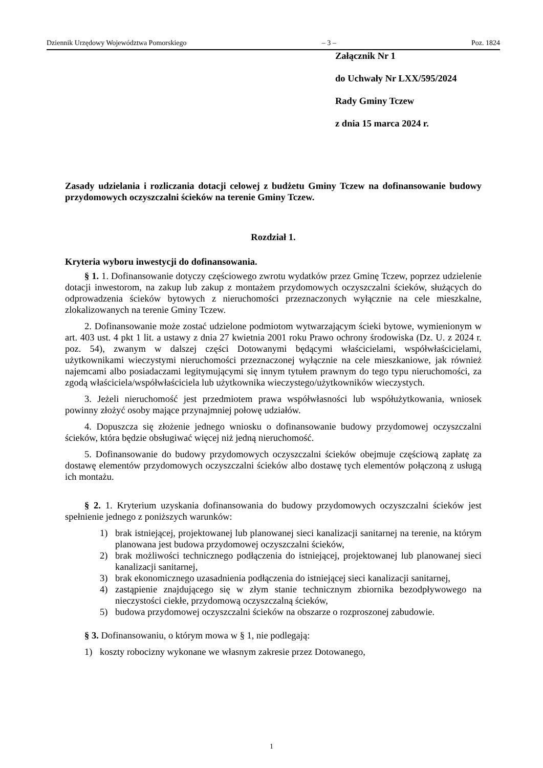Dziennik Urzędowy Województwa Pomorskiego – 3 – Poz. 1824
Załącznik Nr 1
do Uchwały Nr LXX/595/2024
Rady Gminy Tczew
z dnia 15 marca 2024 r.
Zasady udzielania i rozliczania dotacji celowej z budżetu Gminy Tczew na dofinansowanie budowy przydomowych oczyszczalni ścieków na terenie Gminy Tczew.
Rozdział 1.
Kryteria wyboru inwestycji do dofinansowania.
§ 1. 1. Dofinansowanie dotyczy częściowego zwrotu wydatków przez Gminę Tczew, poprzez udzielenie dotacji inwestorom, na zakup lub zakup z montażem przydomowych oczyszczalni ścieków, służących do odprowadzenia ścieków bytowych z nieruchomości przeznaczonych wyłącznie na cele mieszkalne, zlokalizowanych na terenie Gminy Tczew.
2. Dofinansowanie może zostać udzielone podmiotom wytwarzającym ścieki bytowe, wymienionym w art. 403 ust. 4 pkt 1 lit. a ustawy z dnia 27 kwietnia 2001 roku Prawo ochrony środowiska (Dz. U. z 2024 r. poz. 54), zwanym w dalszej części Dotowanymi będącymi właścicielami, współwłaścicielami, użytkownikami wieczystymi nieruchomości przeznaczonej wyłącznie na cele mieszkaniowe, jak również najemcami albo posiadaczami legitymującymi się innym tytułem prawnym do tego typu nieruchomości, za zgodą właściciela/współwłaściciela lub użytkownika wieczystego/użytkowników wieczystych.
3. Jeżeli nieruchomość jest przedmiotem prawa współwłasności lub współużytkowania, wniosek powinny złożyć osoby mające przynajmniej połowę udziałów.
4. Dopuszcza się złożenie jednego wniosku o dofinansowanie budowy przydomowej oczyszczalni ścieków, która będzie obsługiwać więcej niż jedną nieruchomość.
5. Dofinansowanie do budowy przydomowych oczyszczalni ścieków obejmuje częściową zapłatę za dostawę elementów przydomowych oczyszczalni ścieków albo dostawę tych elementów połączoną z usługą ich montażu.
§ 2. 1. Kryterium uzyskania dofinansowania do budowy przydomowych oczyszczalni ścieków jest spełnienie jednego z poniższych warunków:
1) brak istniejącej, projektowanej lub planowanej sieci kanalizacji sanitarnej na terenie, na którym planowana jest budowa przydomowej oczyszczalni ścieków,
2) brak możliwości technicznego podłączenia do istniejącej, projektowanej lub planowanej sieci kanalizacji sanitarnej,
3) brak ekonomicznego uzasadnienia podłączenia do istniejącej sieci kanalizacji sanitarnej,
4) zastąpienie znajdującego się w złym stanie technicznym zbiornika bezodpływowego na nieczystości ciekłe, przydomową oczyszczalną ścieków,
5) budowa przydomowej oczyszczalni ścieków na obszarze o rozproszonej zabudowie.
§ 3. Dofinansowaniu, o którym mowa w § 1, nie podlegają:
1) koszty robocizny wykonane we własnym zakresie przez Dotowanego,
1